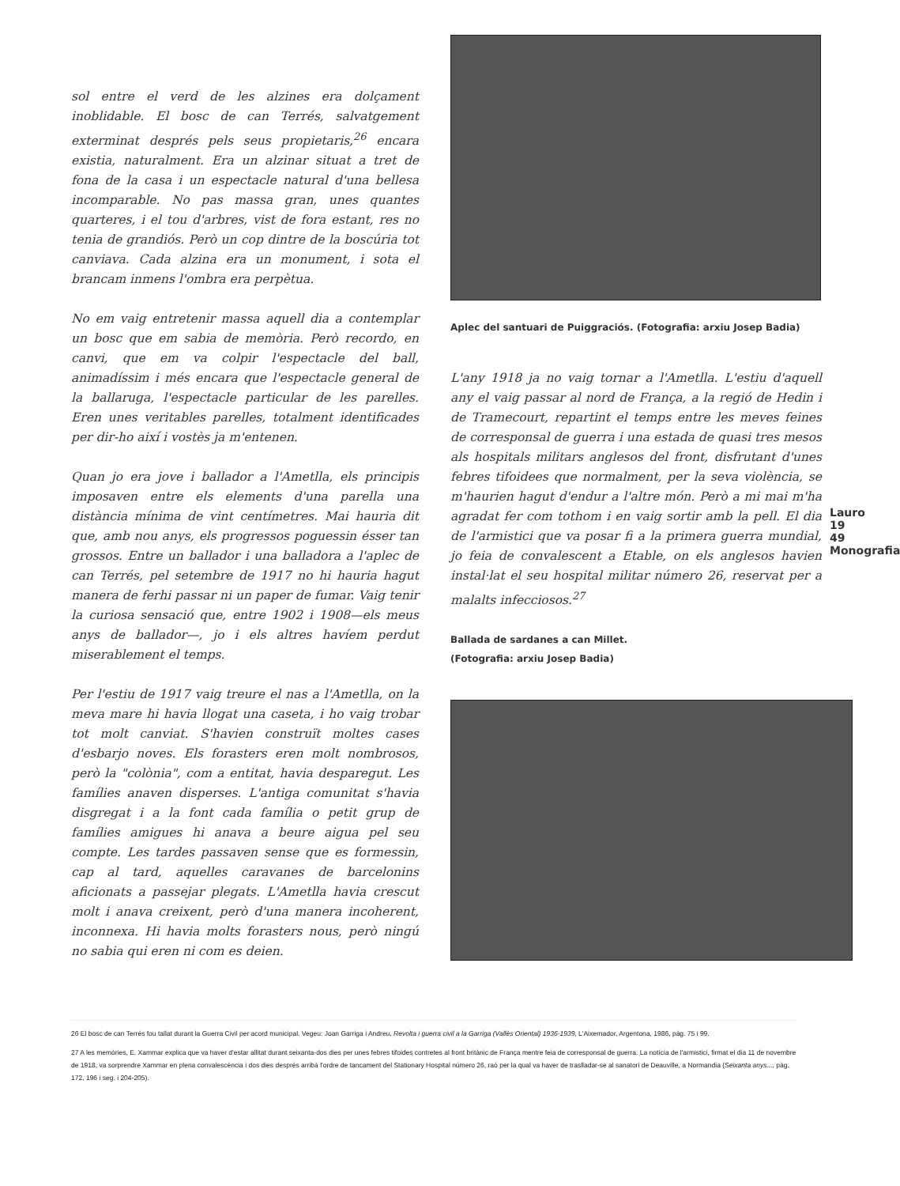sol entre el verd de les alzines era dolçament inoblidable. El bosc de can Terrés, salvatgement exterminat després pels seus propietaris,<sup>26</sup> encara existia, naturalment. Era un alzinar situat a tret de fona de la casa i un espectacle natural d'una bellesa incomparable. No pas massa gran, unes quantes quarteres, i el tou d'arbres, vist de fora estant, res no tenia de grandiós. Però un cop dintre de la boscúria tot canviava. Cada alzina era un monument, i sota el brancam inmens l'ombra era perpètua.
No em vaig entretenir massa aquell dia a contemplar un bosc que em sabia de memòria. Però recordo, en canvi, que em va colpir l'espectacle del ball, animadíssim i més encara que l'espectacle general de la ballaruga, l'espectacle particular de les parelles. Eren unes veritables parelles, totalment identificades per dir-ho així i vostès ja m'entenen.
Quan jo era jove i ballador a l'Ametlla, els principis imposaven entre els elements d'una parella una distància mínima de vint centímetres. Mai hauria dit que, amb nou anys, els progressos poguessin ésser tan grossos. Entre un ballador i una balladora a l'aplec de can Terrés, pel setembre de 1917 no hi hauria hagut manera de ferhi passar ni un paper de fumar. Vaig tenir la curiosa sensació que, entre 1902 i 1908—els meus anys de ballador—, jo i els altres havíem perdut miserablement el temps.
Per l'estiu de 1917 vaig treure el nas a l'Ametlla, on la meva mare hi havia llogat una caseta, i ho vaig trobar tot molt canviat. S'havien construït moltes cases d'esbarjo noves. Els forasters eren molt nombrosos, però la "colònia", com a entitat, havia desparegut. Les famílies anaven disperses. L'antiga comunitat s'havia disgregat i a la font cada família o petit grup de famílies amigues hi anava a beure aigua pel seu compte. Les tardes passaven sense que es formessin, cap al tard, aquelles caravanes de barcelonins aficionats a passejar plegats. L'Ametlla havia crescut molt i anava creixent, però d'una manera incoherent, inconnexa. Hi havia molts forasters nous, però ningú no sabia qui eren ni com es deien.
Aplec del santuari de Puiggraciós. (Fotografia: arxiu Josep Badia)
L'any 1918 ja no vaig tornar a l'Ametlla. L'estiu d'aquell any el vaig passar al nord de França, a la regió de Hedin i de Tramecourt, repartint el temps entre les meves feines de corresponsal de guerra i una estada de quasi tres mesos als hospitals militars anglesos del front, disfrutant d'unes febres tifoidees que normalment, per la seva violència, se m'haurien hagut d'endur a l'altre món. Però a mi mai m'ha agradat fer com tothom i en vaig sortir amb la pell. El dia de l'armistici que va posar fi a la primera guerra mundial, jo feia de convalescent a Etable, on els anglesos havien instal·lat el seu hospital militar número 26, reservat per a malalts infecciosos.<sup>27</sup>
Ballada de sardanes a can Millet.
(Fotografia: arxiu Josep Badia)
Lauro 19 49 Monografia
26 El bosc de can Terrés fou tallat durant la Guerra Civil per acord municipal. Vegeu: Joan Garriga i Andreu, Revolta i guerra civil a la Garriga (Vallès Oriental) 1936-1939, L'Aixernador, Argentona, 1986, pàg. 75 i 99.
27 A les memòries, E. Xammar explica que va haver d'estar allitat durant seixanta-dos dies per unes febres tifoides contretes al front britànic de França mentre feia de corresponsal de guerra. La notícia de l'armistici, firmat el dia 11 de novembre de 1918, va sorprendre Xammar en plena convalescència i dos dies després arribà l'ordre de tancament del Stationary Hospital número 26, raó per la qual va haver de traslladar-se al sanatori de Deauville, a Normandia (Seixanta anys..., pàg. 172, 196 i seg. i 204-205).